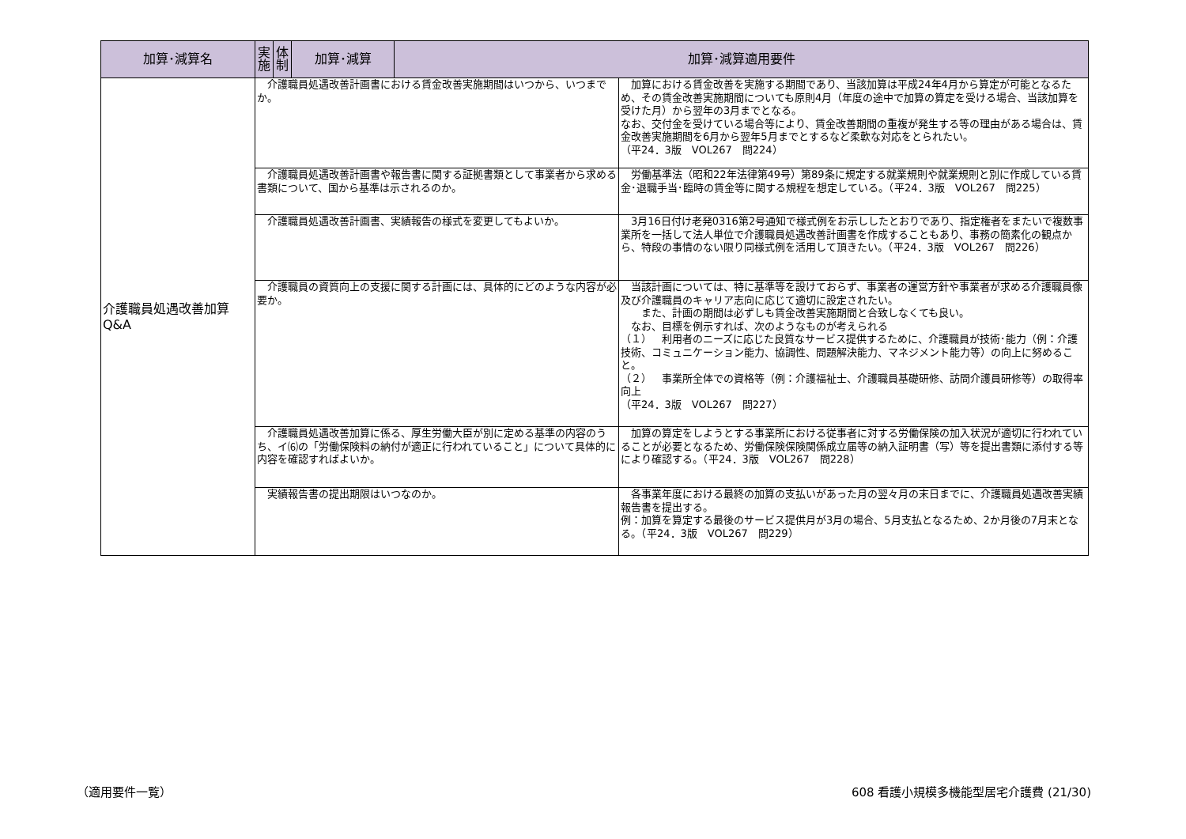| 加算･減算名 | 実 施 | 体 制 | 加算･減算 | 加算･減算適用要件 | |
| --- | --- | --- | --- | --- | --- |
| 介護職員処遇改善加算 Q&A | 介護職員処遇改善計画書における賃金改善実施期間はいつから、いつまでか。 | | | | 加算における賃金改善を実施する期間であり、当該加算は平成24年4月から算定が可能となるため、その賃金改善実施期間についても原則4月（年度の途中で加算の算定を受ける場合、当該加算を受けた月）から翌年の3月までとなる。 なお、交付金を受けている場合等により、賃金改善期間の重複が発生する等の理由がある場合は、賃金改善実施期間を6月から翌年5月までとするなど柔軟な対応をとられたい。 （平24．3版 VOL267 問224） |
| | 介護職員処遇改善計画書や報告書に関する証拠書類として事業者から求める書類について、国から基準は示されるのか。 | | | | 労働基準法（昭和22年法律第49号）第89条に規定する就業規則や就業規則と別に作成している賃金･退職手当･臨時の賃金等に関する規程を想定している。（平24．3版 VOL267 問225） |
| | 介護職員処遇改善計画書、実績報告の様式を変更してもよいか。 | | | | 3月16日付け老発0316第2号通知で様式例をお示ししたとおりであり、指定権者をまたいで複数事業所を一括して法人単位で介護職員処遇改善計画書を作成することもあり、事務の簡素化の観点から、特段の事情のない限り同様式例を活用して頂きたい。（平24．3版 VOL267 問226） |
| | 介護職員の資質向上の支援に関する計画には、具体的にどのような内容が必要か。 | | | | 当該計画については、特に基準等を設けておらず、事業者の運営方針や事業者が求める介護職員像及び介護職員のキャリア志向に応じて適切に設定されたい。 また、計画の期間は必ずしも賃金改善実施期間と合致しなくても良い。 なお、目標を例示すれば、次のようなものが考えられる （１） 利用者のニーズに応じた良質なサービス提供するために、介護職員が技術･能力（例：介護技術、コミュニケーション能力、協調性、問題解決能力、マネジメント能力等）の向上に努めること。 （２） 事業所全体での資格等（例：介護福祉士、介護職員基礎研修、訪問介護員研修等）の取得率向上 （平24．3版 VOL267 問227） |
| | 介護職員処遇改善加算に係る、厚生労働大臣が別に定める基準の内容のうち、イ⑹の「労働保険料の納付が適正に行われていること」について具体的に内容を確認すればよいか。 | | | | 加算の算定をしようとする事業所における従事者に対する労働保険の加入状況が適切に行われていることが必要となるため、労働保険保険関係成立届等の納入証明書（写）等を提出書類に添付する等により確認する。（平24．3版 VOL267 問228） |
| | 実績報告書の提出期限はいつなのか。 | | | | 各事業年度における最終の加算の支払いがあった月の翌々月の末日までに、介護職員処遇改善実績報告書を提出する。 例：加算を算定する最後のサービス提供月が3月の場合、5月支払となるため、2か月後の7月末となる。（平24．3版 VOL267 問229） |
（適用要件一覧）
608 看護小規模多機能型居宅介護費 (21/30)